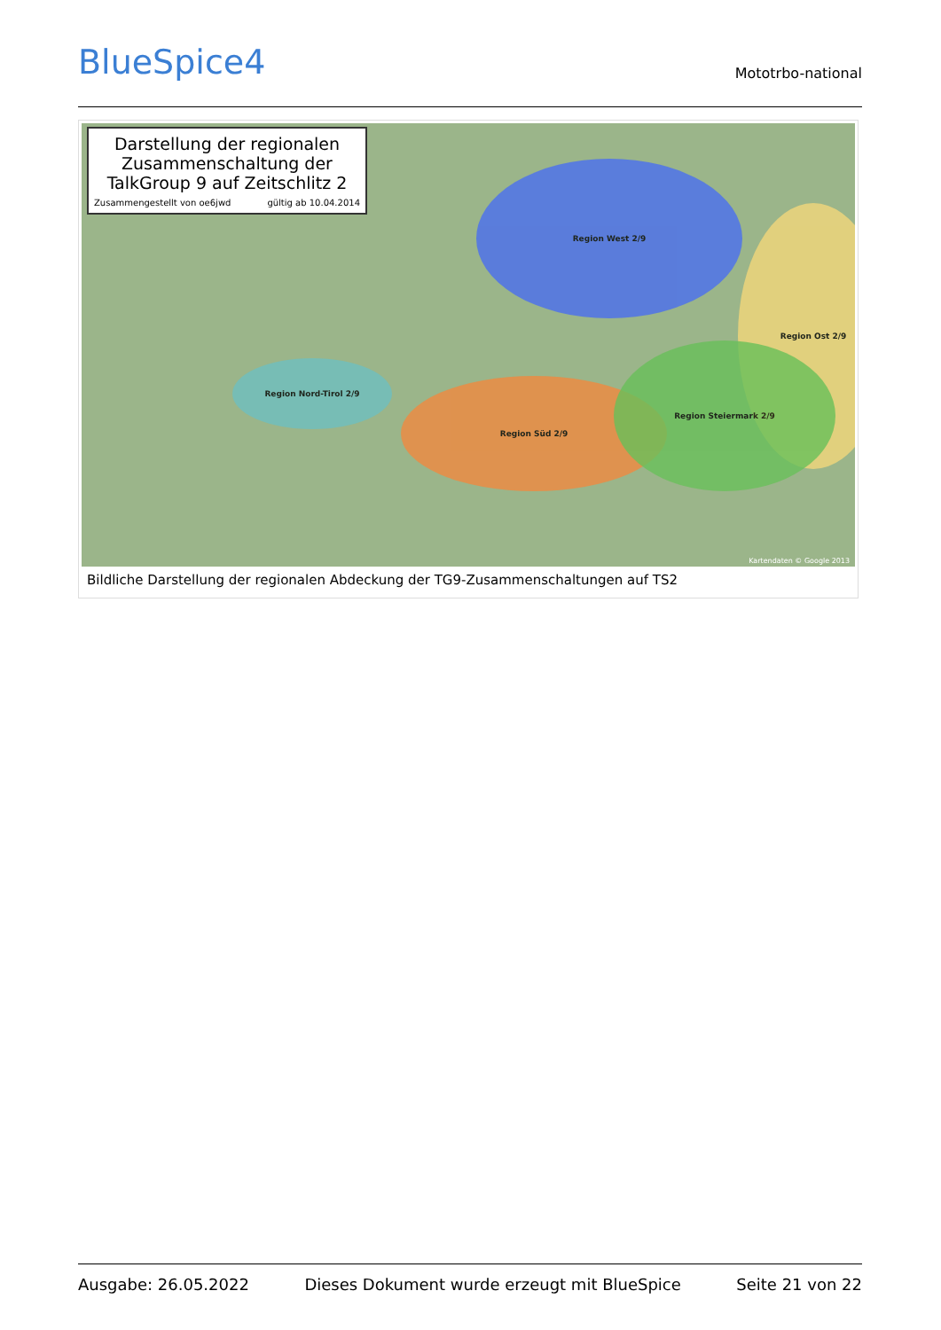BlueSpice4
Mototrbo-national
Darstellung der regionalen Zusammenschaltung der TalkGroup 9 auf Zeitschlitz 2
Zusammengestellt von oe6jwd gültig ab 10.04.2014
Region West 2/9
Region Ost 2/9
Region Nord-Tirol 2/9
Region Süd 2/9
Region Steiermark 2/9
Kartendaten © Google 2013
Bildliche Darstellung der regionalen Abdeckung der TG9-Zusammenschaltungen auf TS2
Ausgabe: 26.05.2022 Dieses Dokument wurde erzeugt mit BlueSpice Seite 21 von 22